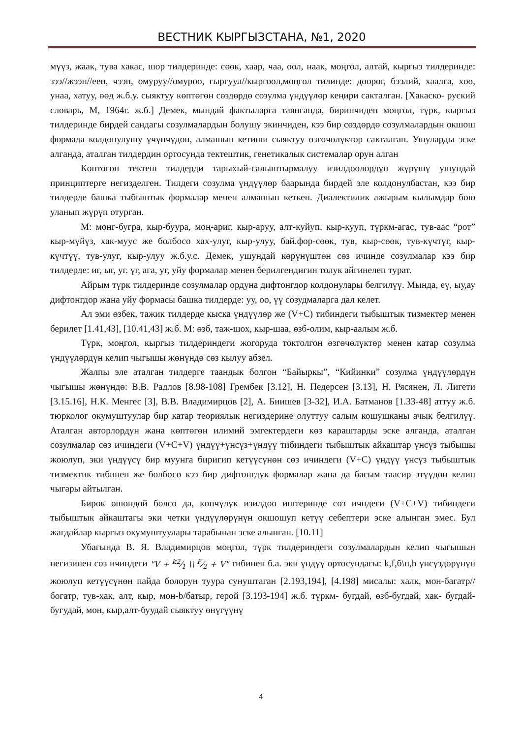ВЕСТНИК КЫРГЫЗСТАНА, №1, 2020
мүүз, жаак, тува хакас, шор тилдеринде: сөөк, хаар, чаа, оол, наак, моңгол, алтай, кыргыз тилдеринде: зээ//жээн//еен, чээн, омуруу//омуроо, гыргуул//кыргоол,моңгол тилинде: доорог, бээлий, хаалга, хөө, унаа, хатуу, өөд ж.б.у. сыяктуу көптөгөн сөздөрдө созулма үндүүлөр кеңири сакталган. [Хакаско- руский словарь, М, 1964г. ж.б.] Демек, мындай фактыларга таянганда, биринчиден моңгол, түрк, кыргыз тилдеринде бирдей сандагы созулмалардын болушу экинчиден, кээ бир сөздөрдө созулмалардын окшош формада колдонулушу үчүнчүдөн, алмашып кетиши сыяктуу өзгөчөлүктөр сакталган. Ушуларды эске алганда, аталган тилдердин ортосунда тектештик, генетикалык системалар орун алган
Көптөгөн тектеш тилдерди тарыхый-салыштырмалуу изилдөөлөрдүн жүрүшү ушундай принциптерге негизделген. Тилдеги созулма үндүүлөр баарында бирдей эле колдонулбастан, кээ бир тилдерде башка тыбыштык формалар менен алмашып кеткен. Диалектилик ажырым кылымдар бою уланып жүрүп отурган.
М: монг-бугра, кыр-буура, моң-ариг, кыр-аруу, алт-куйуп, кыр-кууп, түркм-агас, тув-аас “рот” кыр-мүйүз, хак-муус же болбосо хах-улуг, кыр-улуу, бай.фор-сөөк, тув, кыр-сөөк, тув-күчтүг, кыр-күчтүү, тув-улуг, кыр-улуу ж.б.у.с. Демек, ушундай көрүнүштөн сөз ичинде созулмалар кээ бир тилдерде: иг, ыг, уг. үг, ага, уг, уйу формалар менен берилгендигин толук айгинелеп турат.
Айрым түрк тилдеринде созулмалар ордуна дифтонгдор колдонулары белгилүү. Мында, еү, ыу,ау дифтонгдор жана уйу формасы башка тилдерде: уу, оо, үү созудмаларга дал келет.
Ал эми өзбек, тажик тилдерде кыска үндүүлөр же (V+C) тибиндеги тыбыштык тизмектер менен берилет [1.41,43], [10.41,43] ж.б. М: өзб, таж-шох, кыр-шаа, өзб-олим, кыр-аалым ж.б.
Түрк, моңгол, кыргыз тилдериндеги жогоруда токтолгон өзгөчөлүктөр менен катар созулма үндүүлөрдүн келип чыгышы жөнүндө сөз кылуу абзел.
Жалпы эле аталган тилдерге таандык болгон “Байыркы”, “Кийинки” созулма үндүүлөрдүн чыгышы жөнүндө: В.В. Радлов [8.98-108] Грембек [3.12], Н. Педерсен [3.13], Н. Рясянен, Л. Лигети [3.15.16], Н.К. Менгес [3], В.В. Владимирцов [2], А. Биишев [3-32], И.А. Батманов [1.33-48] аттуу ж.б. тюрколог окумуштуулар бир катар теориялык негиздерине олуттуу салым кошушканы ачык белгилүү. Аталган авторлордун жана көптөгөн илимий эмгектердеги көз караштарды эске алганда, аталган созулмалар сөз ичиндеги (V+C+V) үндүү+үнсүз+үндүү тибиндеги тыбыштык айкаштар үнсүз тыбышы жоюлуп, эки үндүүсү бир муунга биригип кетүүсүнөн сөз ичиндеги (V+C) үндүү үнсүз тыбыштык тизмектик тибинен же болбосо кээ бир дифтонгдук формалар жана да басым таасир этүүдөн келип чыгары айтылган.
Бирок ошондой болсо да, көпчүлүк изилдөө иштеринде сөз ичндеги (V+C+V) тибиндеги тыбыштык айкаштагы эки четки үндүүлөрүнүн окшошуп кетүү себептери эске алынган эмес. Бул жагдайлар кыргыз окумуштуулары тарабынан эске алынган. [10.11]
Убагында В. Я. Владимирцов моңгол, түрк тилдериндеги созулмалардын келип чыгышын негизинен сөз ичиндеги "V + k2⁄1 \\ F⁄2 + V" тибинен б.а. эки үндүү ортосундагы: k,f,б\п,h үнсүздөрүнүн жоюлуп кетүүсүнөн пайда болорун туура сунуштаган [2.193,194], [4.198] мисалы: халк, мон-багатр//богатр, тув-хак, алт, кыр, мон-b/батыр, герой [3.193-194] ж.б. түркм- бугдай, өзб-бугдай, хак- бугдай-бугудай, мон, кыр,алт-буудай сыяктуу өнүгүүнү
4